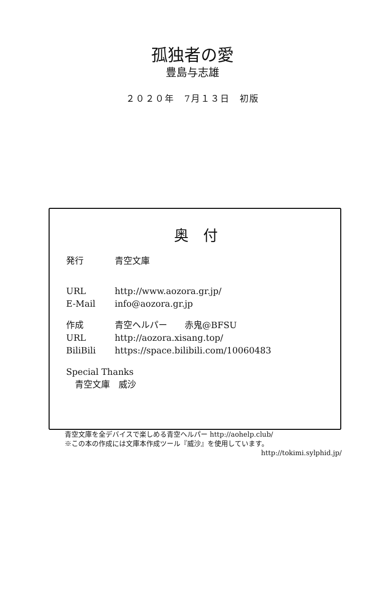孤独者の愛
豊島与志雄
２０２０年　7月１３日　初版
奥付
発行 青空文庫
URL http://www.aozora.gr.jp/
E-Mail info@aozora.gr.jp
作成 青空ヘルパー　　赤鬼@BFSU
URL http://aozora.xisang.top/
BiliBili https://space.bilibili.com/10060483
Special Thanks
　青空文庫　威沙
青空文庫を全デバイスで楽しめる青空ヘルパー http://aohelp.club/
※この本の作成には文庫本作成ツール『威沙』を使用しています。
http://tokimi.sylphid.jp/